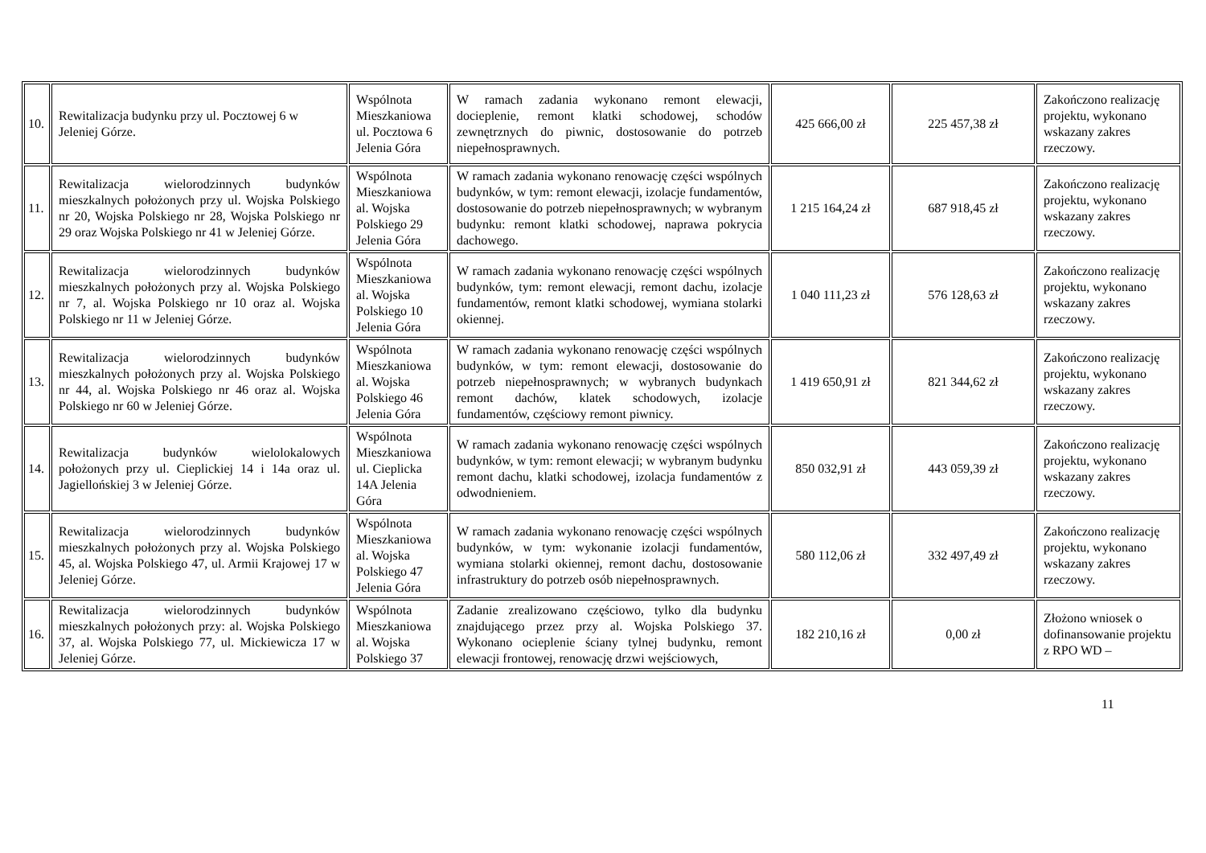| 10. | Rewitalizacja budynku przy ul. Pocztowej 6 w Jeleniej Górze. | Wspólnota Mieszkaniowa ul. Pocztowa 6 Jelenia Góra | W ramach zadania wykonano remont elewacji, docieplenie, remont klatki schodowej, schodów zewnętrznych do piwnic, dostosowanie do potrzeb niepełnosprawnych. | 425 666,00 zł | 225 457,38 zł | Zakończono realizację projektu, wykonano wskazany zakres rzeczowy. |
| 11. | Rewitalizacja wielorodzinnych budynków mieszkalnych położonych przy ul. Wojska Polskiego nr 20, Wojska Polskiego nr 28, Wojska Polskiego nr 29 oraz Wojska Polskiego nr 41 w Jeleniej Górze. | Wspólnota Mieszkaniowa al. Wojska Polskiego 29 Jelenia Góra | W ramach zadania wykonano renowację części wspólnych budynków, w tym: remont elewacji, izolacje fundamentów, dostosowanie do potrzeb niepełnosprawnych; w wybranym budynku: remont klatki schodowej, naprawa pokrycia dachowego. | 1 215 164,24 zł | 687 918,45 zł | Zakończono realizację projektu, wykonano wskazany zakres rzeczowy. |
| 12. | Rewitalizacja wielorodzinnych budynków mieszkalnych położonych przy al. Wojska Polskiego nr 7, al. Wojska Polskiego nr 10 oraz al. Wojska Polskiego nr 11 w Jeleniej Górze. | Wspólnota Mieszkaniowa al. Wojska Polskiego 10 Jelenia Góra | W ramach zadania wykonano renowację części wspólnych budynków, tym: remont elewacji, remont dachu, izolacje fundamentów, remont klatki schodowej, wymiana stolarki okiennej. | 1 040 111,23 zł | 576 128,63 zł | Zakończono realizację projektu, wykonano wskazany zakres rzeczowy. |
| 13. | Rewitalizacja wielorodzinnych budynków mieszkalnych położonych przy al. Wojska Polskiego nr 44, al. Wojska Polskiego nr 46 oraz al. Wojska Polskiego nr 60 w Jeleniej Górze. | Wspólnota Mieszkaniowa al. Wojska Polskiego 46 Jelenia Góra | W ramach zadania wykonano renowację części wspólnych budynków, w tym: remont elewacji, dostosowanie do potrzeb niepełnosprawnych; w wybranych budynkach remont dachów, klatek schodowych, izolacje fundamentów, częściowy remont piwnicy. | 1 419 650,91 zł | 821 344,62 zł | Zakończono realizację projektu, wykonano wskazany zakres rzeczowy. |
| 14. | Rewitalizacja budynków wielolokalowych położonych przy ul. Cieplickiej 14 i 14a oraz ul. Jagiellońskiej 3 w Jeleniej Górze. | Wspólnota Mieszkaniowa ul. Cieplicka 14A Jelenia Góra | W ramach zadania wykonano renowację części wspólnych budynków, w tym: remont elewacji; w wybranym budynku remont dachu, klatki schodowej, izolacja fundamentów z odwodnieniem. | 850 032,91 zł | 443 059,39 zł | Zakończono realizację projektu, wykonano wskazany zakres rzeczowy. |
| 15. | Rewitalizacja wielorodzinnych budynków mieszkalnych położonych przy al. Wojska Polskiego 45, al. Wojska Polskiego 47, ul. Armii Krajowej 17 w Jeleniej Górze. | Wspólnota Mieszkaniowa al. Wojska Polskiego 47 Jelenia Góra | W ramach zadania wykonano renowację części wspólnych budynków, w tym: wykonanie izolacji fundamentów, wymiana stolarki okiennej, remont dachu, dostosowanie infrastruktury do potrzeb osób niepełnosprawnych. | 580 112,06 zł | 332 497,49 zł | Zakończono realizację projektu, wykonano wskazany zakres rzeczowy. |
| 16. | Rewitalizacja wielorodzinnych budynków mieszkalnych położonych przy: al. Wojska Polskiego 37, al. Wojska Polskiego 77, ul. Mickiewicza 17 w Jeleniej Górze. | Wspólnota Mieszkaniowa al. Wojska Polskiego 37 | Zadanie zrealizowano częściowo, tylko dla budynku znajdującego przez przy al. Wojska Polskiego 37. Wykonano ocieplenie ściany tylnej budynku, remont elewacji frontowej, renowację drzwi wejściowych, | 182 210,16 zł | 0,00 zł | Złożono wniosek o dofinansowanie projektu z RPO WD – |
11